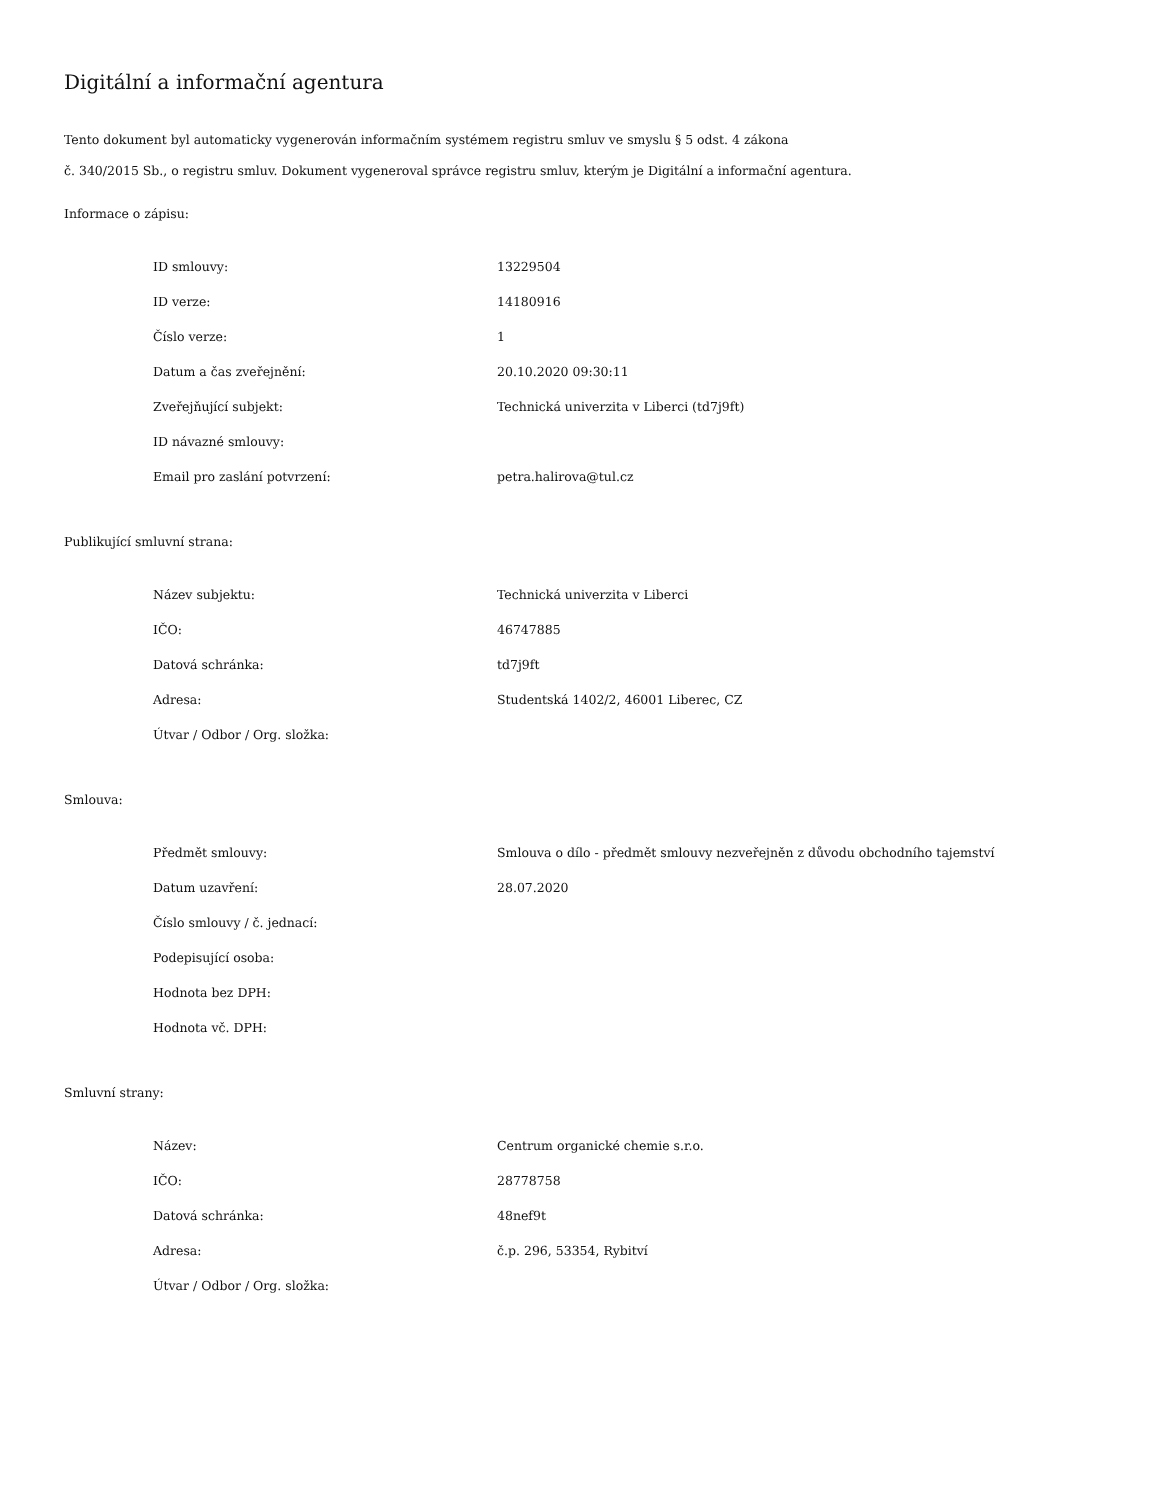Digitální a informační agentura
Tento dokument byl automaticky vygenerován informačním systémem registru smluv ve smyslu § 5 odst. 4 zákona
č. 340/2015 Sb., o registru smluv. Dokument vygeneroval správce registru smluv, kterým je Digitální a informační agentura.
Informace o zápisu:
| ID smlouvy: | 13229504 |
| ID verze: | 14180916 |
| Číslo verze: | 1 |
| Datum a čas zveřejnění: | 20.10.2020 09:30:11 |
| Zveřejňující subjekt: | Technická univerzita v Liberci (td7j9ft) |
| ID návazné smlouvy: | |
| Email pro zaslání potvrzení: | petra.halirova@tul.cz |
Publikující smluvní strana:
| Název subjektu: | Technická univerzita v Liberci |
| IČO: | 46747885 |
| Datová schránka: | td7j9ft |
| Adresa: | Studentská 1402/2, 46001 Liberec, CZ |
| Útvar / Odbor / Org. složka: | |
Smlouva:
| Předmět smlouvy: | Smlouva o dílo - předmět smlouvy nezveřejněn z důvodu obchodního tajemství |
| Datum uzavření: | 28.07.2020 |
| Číslo smlouvy / č. jednací: | |
| Podepisující osoba: | |
| Hodnota bez DPH: | |
| Hodnota vč. DPH: | |
Smluvní strany:
| Název: | Centrum organické chemie s.r.o. |
| IČO: | 28778758 |
| Datová schránka: | 48nef9t |
| Adresa: | č.p. 296, 53354, Rybitví |
| Útvar / Odbor / Org. složka: | |